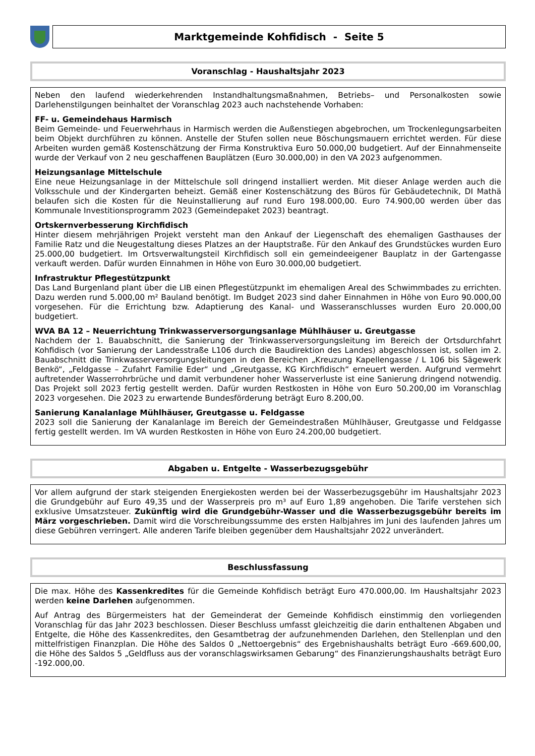Marktgemeinde Kohfidisch - Seite 5
Voranschlag - Haushaltsjahr 2023
Neben den laufend wiederkehrenden Instandhaltungsmaßnahmen, Betriebs– und Personalkosten sowie Darlehenstilgungen beinhaltet der Voranschlag 2023 auch nachstehende Vorhaben:
FF- u. Gemeindehaus Harmisch
Beim Gemeinde- und Feuerwehrhaus in Harmisch werden die Außenstiegen abgebrochen, um Trockenlegungsarbeiten beim Objekt durchführen zu können. Anstelle der Stufen sollen neue Böschungsmauern errichtet werden. Für diese Arbeiten wurden gemäß Kostenschätzung der Firma Konstruktiva Euro 50.000,00 budgetiert. Auf der Einnahmenseite wurde der Verkauf von 2 neu geschaffenen Bauplätzen (Euro 30.000,00) in den VA 2023 aufgenommen.
Heizungsanlage Mittelschule
Eine neue Heizungsanlage in der Mittelschule soll dringend installiert werden. Mit dieser Anlage werden auch die Volksschule und der Kindergarten beheizt. Gemäß einer Kostenschätzung des Büros für Gebäudetechnik, DI Mathä belaufen sich die Kosten für die Neuinstallierung auf rund Euro 198.000,00. Euro 74.900,00 werden über das Kommunale Investitionsprogramm 2023 (Gemeindepaket 2023) beantragt.
Ortskernverbesserung Kirchfidisch
Hinter diesem mehrjährigen Projekt versteht man den Ankauf der Liegenschaft des ehemaligen Gasthauses der Familie Ratz und die Neugestaltung dieses Platzes an der Hauptstraße. Für den Ankauf des Grundstückes wurden Euro 25.000,00 budgetiert. Im Ortsverwaltungsteil Kirchfidisch soll ein gemeindeeigener Bauplatz in der Gartengasse verkauft werden. Dafür wurden Einnahmen in Höhe von Euro 30.000,00 budgetiert.
Infrastruktur Pflegestützpunkt
Das Land Burgenland plant über die LIB einen Pflegestützpunkt im ehemaligen Areal des Schwimmbades zu errichten. Dazu werden rund 5.000,00 m² Bauland benötigt. Im Budget 2023 sind daher Einnahmen in Höhe von Euro 90.000,00 vorgesehen. Für die Errichtung bzw. Adaptierung des Kanal- und Wasseranschlusses wurden Euro 20.000,00 budgetiert.
WVA BA 12 – Neuerrichtung Trinkwasserversorgungsanlage Mühlhäuser u. Greutgasse
Nachdem der 1. Bauabschnitt, die Sanierung der Trinkwasserversorgungsleitung im Bereich der Ortsdurchfahrt Kohfidisch (vor Sanierung der Landesstraße L106 durch die Baudirektion des Landes) abgeschlossen ist, sollen im 2. Bauabschnitt die Trinkwasserversorgungsleitungen in den Bereichen „Kreuzung Kapellengasse / L 106 bis Sägewerk Benkö“, „Feldgasse – Zufahrt Familie Eder“ und „Greutgasse, KG Kirchfidisch“ erneuert werden. Aufgrund vermehrt auftretender Wasserrohrbrüche und damit verbundener hoher Wasserverluste ist eine Sanierung dringend notwendig. Das Projekt soll 2023 fertig gestellt werden. Dafür wurden Restkosten in Höhe von Euro 50.200,00 im Voranschlag 2023 vorgesehen. Die 2023 zu erwartende Bundesförderung beträgt Euro 8.200,00.
Sanierung Kanalanlage Mühlhäuser, Greutgasse u. Feldgasse
2023 soll die Sanierung der Kanalanlage im Bereich der Gemeindestraßen Mühlhäuser, Greutgasse und Feldgasse fertig gestellt werden. Im VA wurden Restkosten in Höhe von Euro 24.200,00 budgetiert.
Abgaben u. Entgelte - Wasserbezugsgebühr
Vor allem aufgrund der stark steigenden Energiekosten werden bei der Wasserbezugsgebühr im Haushaltsjahr 2023 die Grundgebühr auf Euro 49,35 und der Wasserpreis pro m³ auf Euro 1,89 angehoben. Die Tarife verstehen sich exklusive Umsatzsteuer. Zukünftig wird die Grundgebühr-Wasser und die Wasserbezugsgebühr bereits im März vorgeschrieben. Damit wird die Vorschreibungssumme des ersten Halbjahres im Juni des laufenden Jahres um diese Gebühren verringert. Alle anderen Tarife bleiben gegenüber dem Haushaltsjahr 2022 unverändert.
Beschlussfassung
Die max. Höhe des Kassenkredites für die Gemeinde Kohfidisch beträgt Euro 470.000,00. Im Haushaltsjahr 2023 werden keine Darlehen aufgenommen.
Auf Antrag des Bürgermeisters hat der Gemeinderat der Gemeinde Kohfidisch einstimmig den vorliegenden Voranschlag für das Jahr 2023 beschlossen. Dieser Beschluss umfasst gleichzeitig die darin enthaltenen Abgaben und Entgelte, die Höhe des Kassenkredites, den Gesamtbetrag der aufzunehmenden Darlehen, den Stellenplan und den mittelfristigen Finanzplan. Die Höhe des Saldos 0 „Nettoergebnis“ des Ergebnishaushalts beträgt Euro -669.600,00, die Höhe des Saldos 5 „Geldfluss aus der voranschlagswirksamen Gebarung“ des Finanzierungshaushalts beträgt Euro -192.000,00.